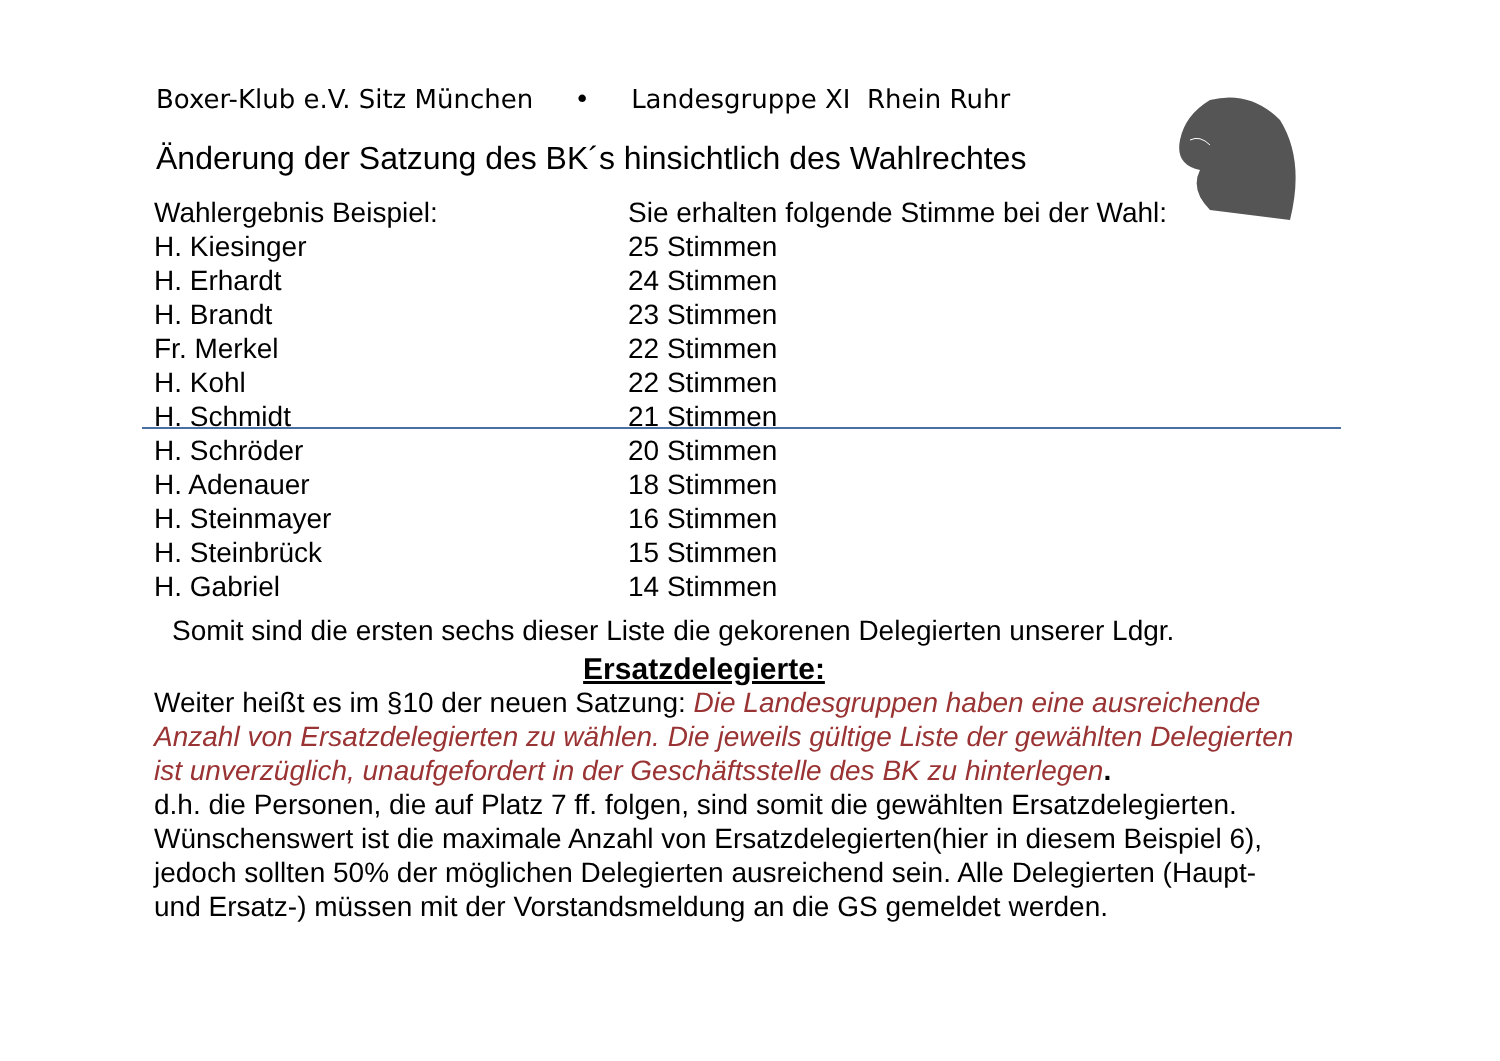Boxer-Klub e.V. Sitz München • Landesgruppe XI Rhein Ruhr
Änderung der Satzung des BK´s hinsichtlich des Wahlrechtes
| Wahlergebnis Beispiel: | Sie erhalten folgende Stimme bei der Wahl: |
| H. Kiesinger | 25 Stimmen |
| H. Erhardt | 24 Stimmen |
| H. Brandt | 23 Stimmen |
| Fr. Merkel | 22 Stimmen |
| H. Kohl | 22 Stimmen |
| H. Schmidt | 21 Stimmen |
| H. Schröder | 20 Stimmen |
| H. Adenauer | 18 Stimmen |
| H. Steinmayer | 16 Stimmen |
| H. Steinbrück | 15 Stimmen |
| H. Gabriel | 14 Stimmen |
Somit sind die ersten sechs dieser Liste die gekorenen Delegierten unserer Ldgr.
Ersatzdelegierte:
Weiter heißt es im §10 der neuen Satzung: Die Landesgruppen haben eine ausreichende Anzahl von Ersatzdelegierten zu wählen. Die jeweils gültige Liste der gewählten Delegierten ist unverzüglich, unaufgefordert in der Geschäftsstelle des BK zu hinterlegen.
d.h. die Personen, die auf Platz 7 ff. folgen, sind somit die gewählten Ersatzdelegierten. Wünschenswert ist die maximale Anzahl von Ersatzdelegierten(hier in diesem Beispiel 6), jedoch sollten 50% der möglichen Delegierten ausreichend sein. Alle Delegierten (Haupt- und Ersatz-) müssen mit der Vorstandsmeldung an die GS gemeldet werden.